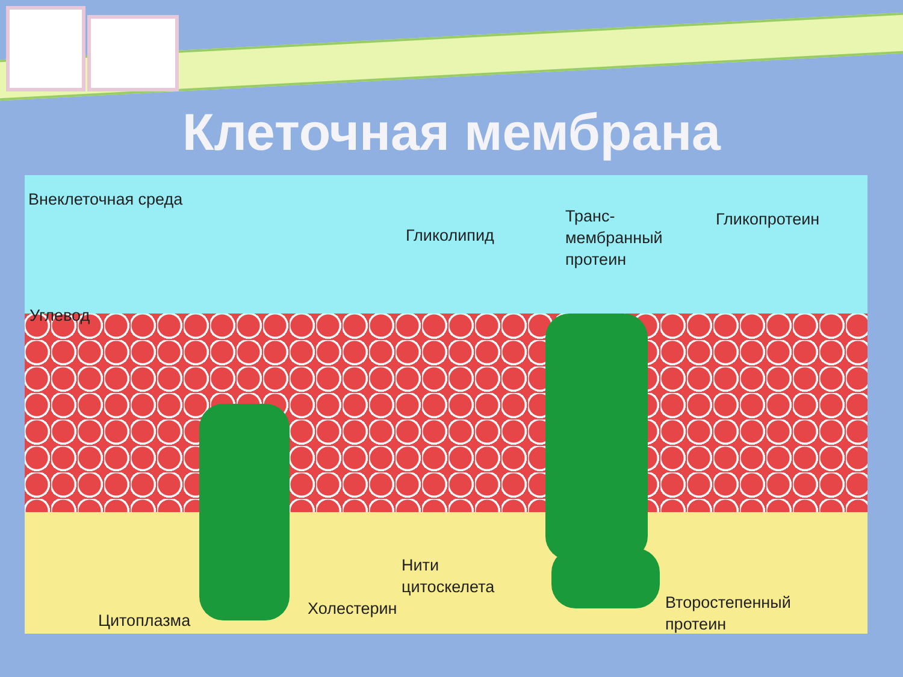Клеточная мембрана
Внеклеточная среда
Углевод
Гликолипид
Транс-
мембранный
протеин
Гликопротеин
Холестерин
Второстепенный
протеин
Нити
цитоскелета
Цитоплазма